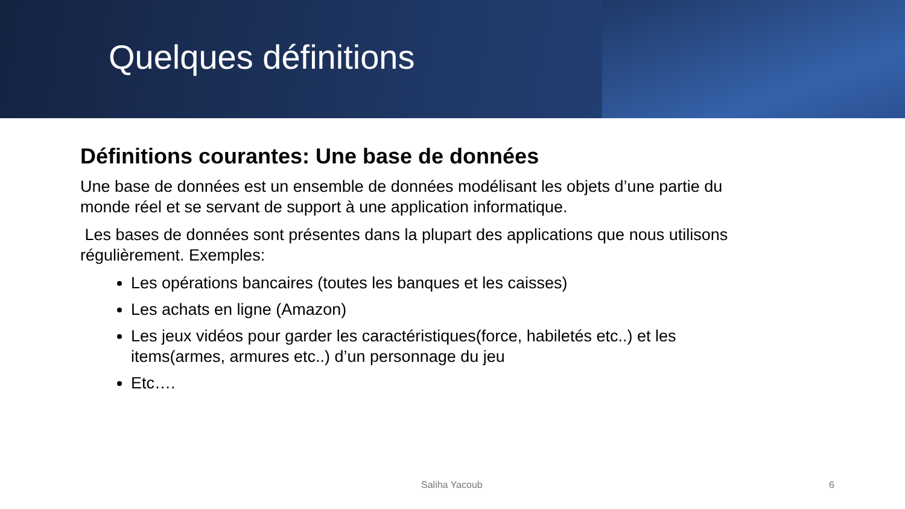Quelques définitions
Définitions courantes: Une base de données
Une base de données est un ensemble de données modélisant les objets d’une partie du monde réel et se servant de support à une application informatique.
Les bases de données sont présentes dans la plupart des applications que nous utilisons régulièrement. Exemples:
Les opérations bancaires (toutes les banques et les caisses)
Les achats en ligne (Amazon)
Les jeux vidéos pour garder les caractéristiques(force, habiletés etc..) et les items(armes, armures etc..) d’un personnage du jeu
Etc….
Saliha Yacoub 6